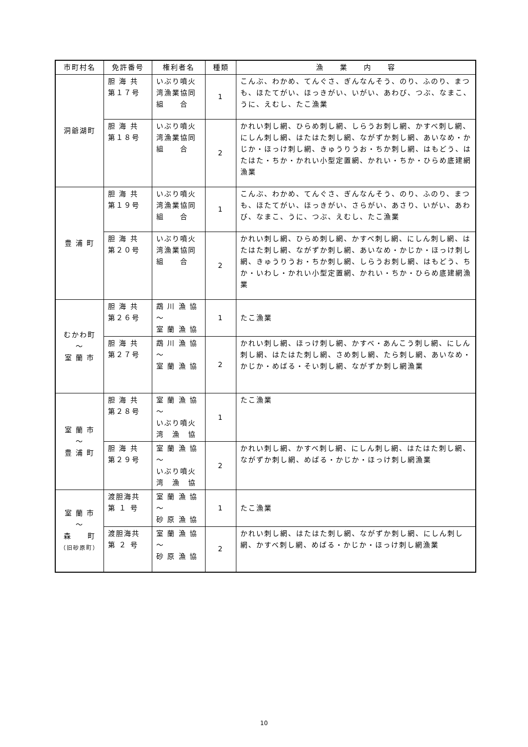| 市町村名 | 免許番号 | 権利者名 | 種類 | 漁 業 内 容 |
| --- | --- | --- | --- | --- |
| 洞爺湖町 | 胆 海 共 第１７号 | いぶり噴火 湾漁業協同 組 合 | 1 | こんぶ、わかめ、てんぐさ、ぎんなんそう、のり、ふのり、まつも、ほたてがい、ほっきがい、いがい、あわび、つぶ、なまこ、うに、えむし、たこ漁業 |
| | 胆 海 共 第１８号 | いぶり噴火 湾漁業協同 組 合 | 2 | かれい刺し網、ひらめ刺し網、しらうお刺し網、かすべ刺し網、にしん刺し網、はたはた刺し網、ながずか刺し網、あいなめ・かじか・ほっけ刺し網、きゅうりうお・ちか刺し網、はもどう、はたはた・ちか・かれい小型定置網、かれい・ちか・ひらめ底建網漁業 |
| 豊 浦 町 | 胆 海 共 第１９号 | いぶり噴火 湾漁業協同 組 合 | 1 | こんぶ、わかめ、てんぐさ、ぎんなんそう、のり、ふのり、まつも、ほたてがい、ほっきがい、さらがい、あさり、いがい、あわび、なまこ、うに、つぶ、えむし、たこ漁業 |
| | 胆 海 共 第２０号 | いぶり噴火 湾漁業協同 組 合 | 2 | かれい刺し網、ひらめ刺し網、かすべ刺し網、にしん刺し網、はたはた刺し網、ながずか刺し網、あいなめ・かじか・ほっけ刺し網、きゅうりうお・ちか刺し網、しらうお刺し網、はもどう、ちか・いわし・かれい小型定置網、かれい・ちか・ひらめ底建網漁業 |
| むかわ町 ～ 室 蘭 市 | 胆 海 共 第２６号 | 鵡 川 漁 協 ～ 室 蘭 漁 協 | 1 | たこ漁業 |
| | 胆 海 共 第２７号 | 鵡 川 漁 協 ～ 室 蘭 漁 協 | 2 | かれい刺し網、ほっけ刺し網、かすべ・あんこう刺し網、にしん刺し網、はたはた刺し網、さめ刺し網、たら刺し網、あいなめ・かじか・めばる・そい刺し網、ながずか刺し網漁業 |
| 室 蘭 市 ～ 豊 浦 町 | 胆 海 共 第２８号 | 室 蘭 漁 協 ～ いぶり噴火 湾 漁 協 | 1 | たこ漁業 |
| | 胆 海 共 第２９号 | 室 蘭 漁 協 ～ いぶり噴火 湾 漁 協 | 2 | かれい刺し網、かすべ刺し網、にしん刺し網、はたはた刺し網、ながずか刺し網、めばる・かじか・ほっけ刺し網漁業 |
| 室 蘭 市 ～ 森 町 （旧砂原町） | 渡胆海共 第 １ 号 | 室 蘭 漁 協 ～ 砂 原 漁 協 | 1 | たこ漁業 |
| | 渡胆海共 第 ２ 号 | 室 蘭 漁 協 ～ 砂 原 漁 協 | 2 | かれい刺し網、はたはた刺し網、ながずか刺し網、にしん刺し網、かすべ刺し網、めばる・かじか・ほっけ刺し網漁業 |
10